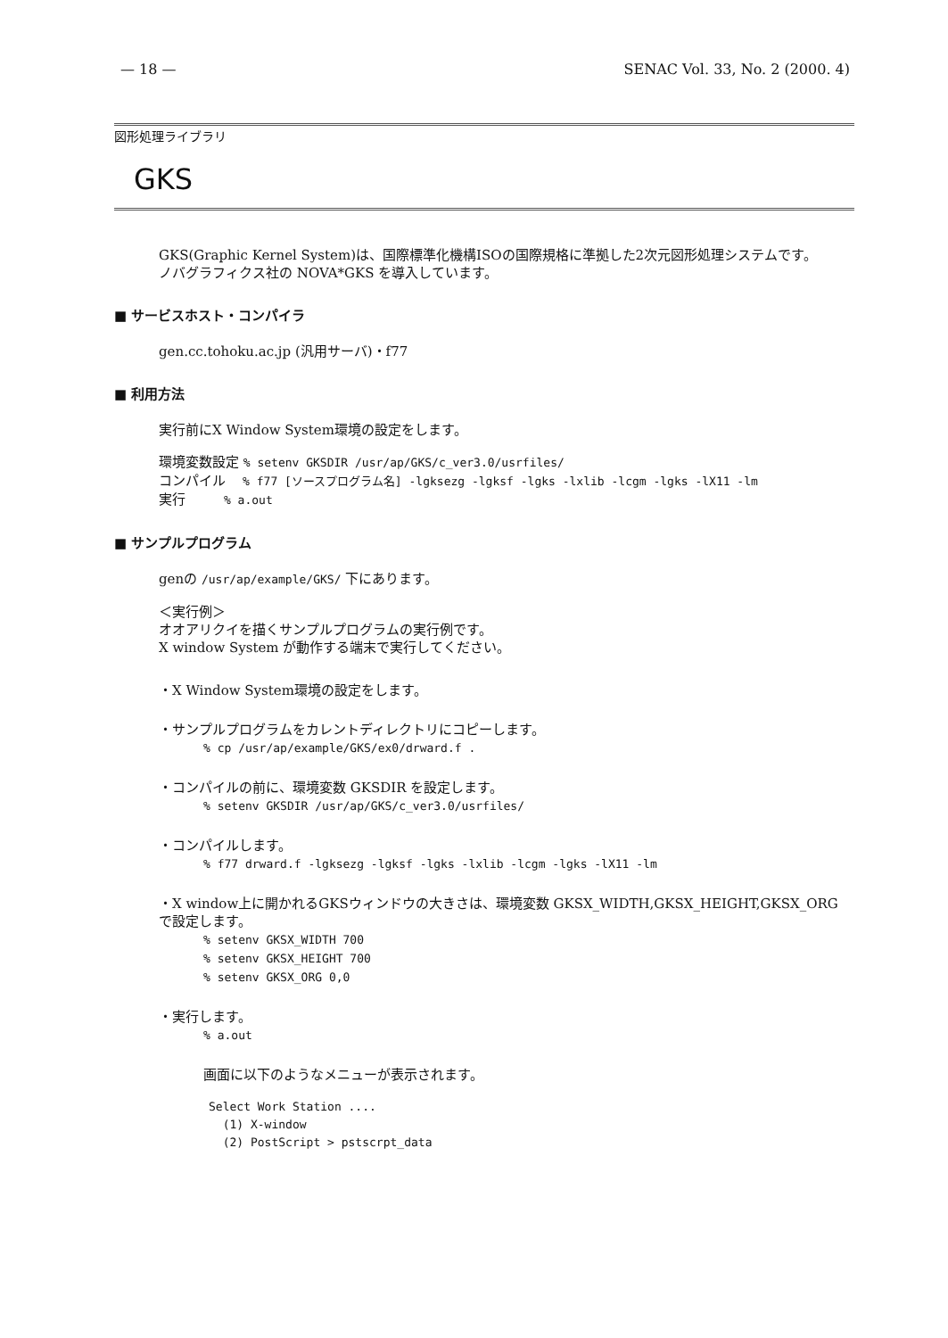— 18 — SENAC Vol. 33, No. 2 (2000. 4)
図形処理ライブラリ
GKS
GKS(Graphic Kernel System)は、国際標準化機構ISOの国際規格に準拠した2次元図形処理システムです。
ノバグラフィクス社の NOVA*GKS を導入しています。
■ サービスホスト・コンパイラ
gen.cc.tohoku.ac.jp (汎用サーバ)・f77
■ 利用方法
実行前にX Window System環境の設定をします。
環境変数設定 % setenv GKSDIR /usr/ap/GKS/c_ver3.0/usrfiles/
コンパイル % f77 [ソースプログラム名] -lgksezg -lgksf -lgks -lxlib -lcgm -lgks -lX11 -lm
実行 % a.out
■ サンプルプログラム
genの /usr/ap/example/GKS/ 下にあります。
＜実行例＞
オオアリクイを描くサンプルプログラムの実行例です。
X window System が動作する端末で実行してください。
・X Window System環境の設定をします。
・サンプルプログラムをカレントディレクトリにコピーします。
% cp /usr/ap/example/GKS/ex0/drward.f .
・コンパイルの前に、環境変数 GKSDIR を設定します。
% setenv GKSDIR /usr/ap/GKS/c_ver3.0/usrfiles/
・コンパイルします。
% f77 drward.f -lgksezg -lgksf -lgks -lxlib -lcgm -lgks -lX11 -lm
・X window上に開かれるGKSウィンドウの大きさは、環境変数 GKSX_WIDTH,GKSX_HEIGHT,GKSX_ORG で設定します。
% setenv GKSX_WIDTH 700
% setenv GKSX_HEIGHT 700
% setenv GKSX_ORG 0,0
・実行します。
% a.out
画面に以下のようなメニューが表示されます。
Select Work Station ....
(1) X-window
(2) PostScript > pstscrpt_data